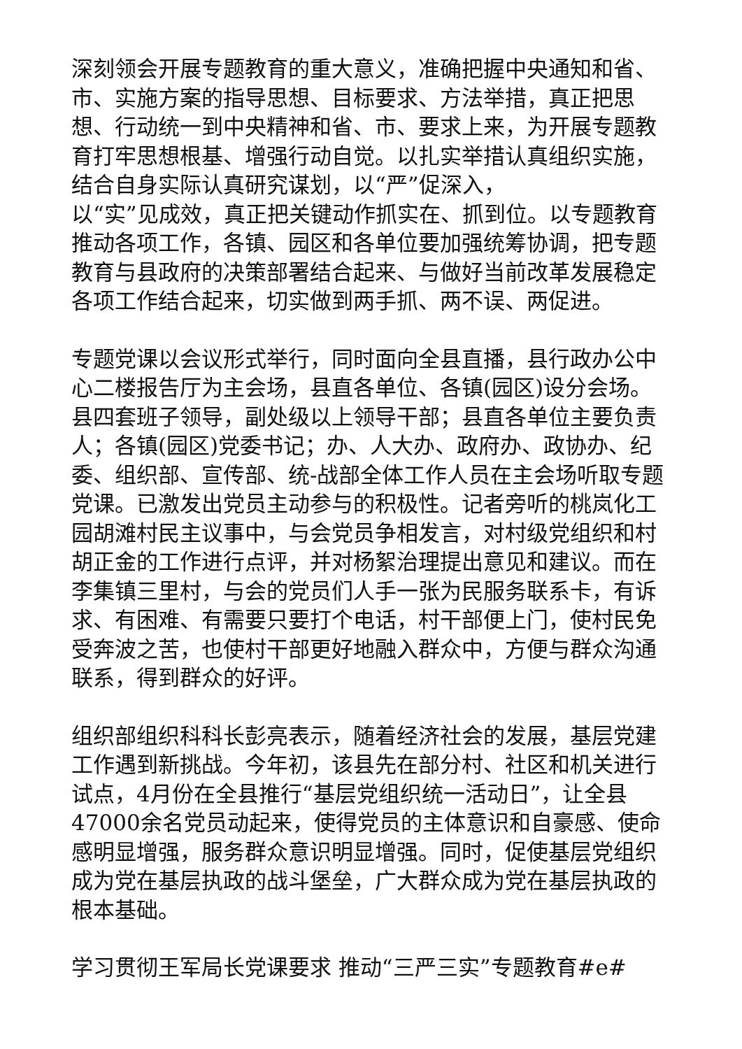深刻领会开展专题教育的重大意义，准确把握中央通知和省、市、实施方案的指导思想、目标要求、方法举措，真正把思想、行动统一到中央精神和省、市、要求上来，为开展专题教育打牢思想根基、增强行动自觉。以扎实举措认真组织实施，结合自身实际认真研究谋划，以“严”促深入，
以“实”见成效，真正把关键动作抓实在、抓到位。以专题教育推动各项工作，各镇、园区和各单位要加强统筹协调，把专题教育与县政府的决策部署结合起来、与做好当前改革发展稳定各项工作结合起来，切实做到两手抓、两不误、两促进。
专题党课以会议形式举行，同时面向全县直播，县行政办公中心二楼报告厅为主会场，县直各单位、各镇(园区)设分会场。县四套班子领导，副处级以上领导干部；县直各单位主要负责人；各镇(园区)党委书记；办、人大办、政府办、政协办、纪委、组织部、宣传部、统-战部全体工作人员在主会场听取专题党课。已激发出党员主动参与的积极性。记者旁听的桃岚化工园胡滩村民主议事中，与会党员争相发言，对村级党组织和村胡正金的工作进行点评，并对杨絮治理提出意见和建议。而在李集镇三里村，与会的党员们人手一张为民服务联系卡，有诉求、有困难、有需要只要打个电话，村干部便上门，使村民免受奔波之苦，也使村干部更好地融入群众中，方便与群众沟通联系，得到群众的好评。
组织部组织科科长彭亮表示，随着经济社会的发展，基层党建工作遇到新挑战。今年初，该县先在部分村、社区和机关进行试点，4月份在全县推行“基层党组织统一活动日”，让全县47000余名党员动起来，使得党员的主体意识和自豪感、使命感明显增强，服务群众意识明显增强。同时，促使基层党组织成为党在基层执政的战斗堡垒，广大群众成为党在基层执政的根本基础。
学习贯彻王军局长党课要求 推动“三严三实”专题教育#e#